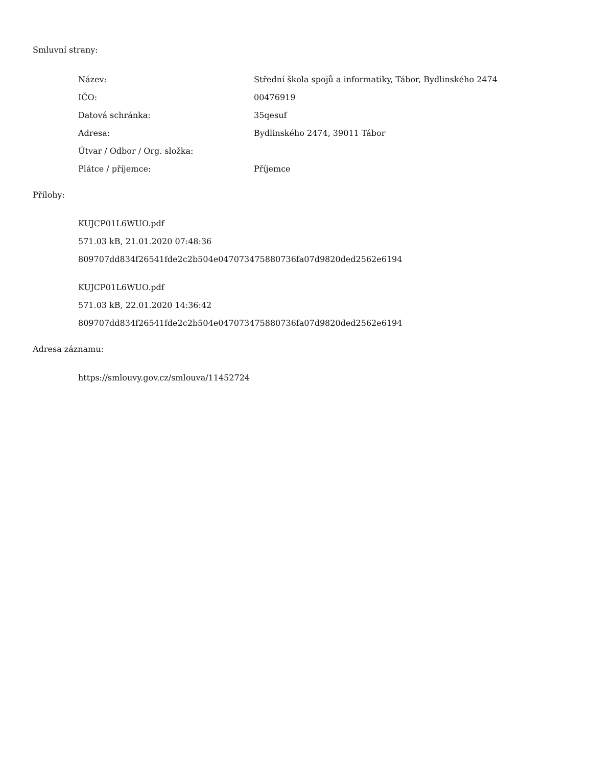Smluvní strany:
| Název: | Střední škola spojů a informatiky, Tábor, Bydlinského 2474 |
| IČO: | 00476919 |
| Datová schránka: | 35qesuf |
| Adresa: | Bydlinského 2474, 39011 Tábor |
| Útvar / Odbor / Org. složka: | |
| Plátce / příjemce: | Příjemce |
Přílohy:
KUJCP01L6WUO.pdf
571.03 kB, 21.01.2020 07:48:36
809707dd834f26541fde2c2b504e047073475880736fa07d9820ded2562e6194
KUJCP01L6WUO.pdf
571.03 kB, 22.01.2020 14:36:42
809707dd834f26541fde2c2b504e047073475880736fa07d9820ded2562e6194
Adresa záznamu:
https://smlouvy.gov.cz/smlouva/11452724